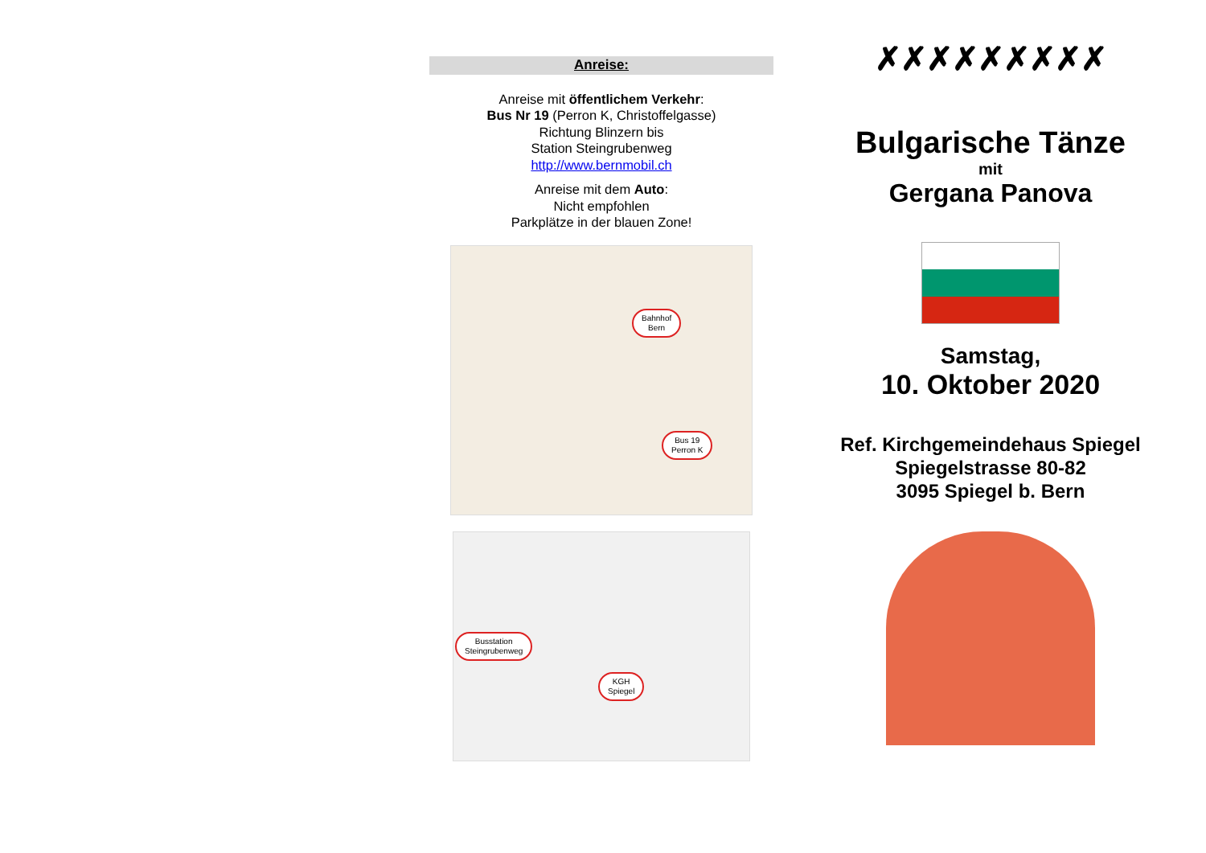Anreise:
Anreise mit öffentlichem Verkehr:
Bus Nr 19 (Perron K, Christoffelgasse)
Richtung Blinzern bis
Station Steingrubenweg
http://www.bernmobil.ch
Anreise mit dem Auto:
Nicht empfohlen
Parkplätze in der blauen Zone!
Bahnhof
Bern
Bus 19
Perron K
Busstation
Steingrubenweg
KGH
Spiegel
✗✗✗✗✗✗✗✗✗
Bulgarische Tänze
mit
Gergana Panova
Samstag,
10. Oktober 2020
Ref. Kirchgemeindehaus Spiegel
Spiegelstrasse 80-82
3095 Spiegel b. Bern